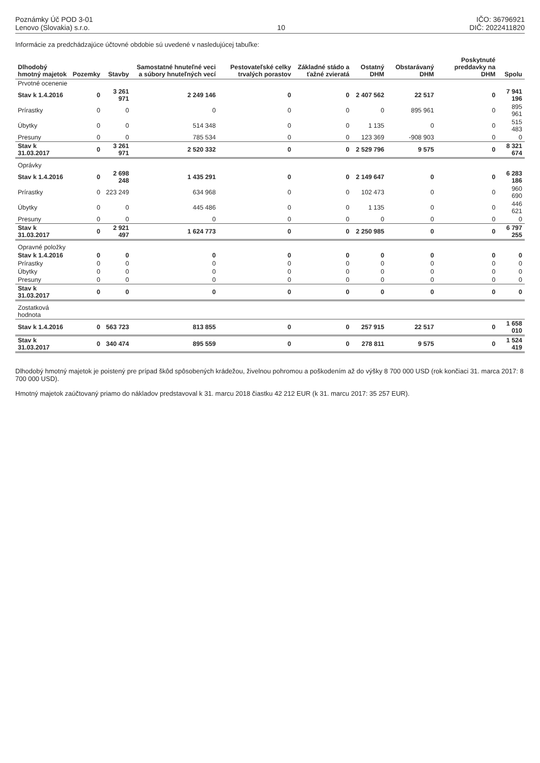Poznámky Úč POD 3-01
Lenovo (Slovakia) s.r.o.
10 IČO: 36796921
DIČ: 2022411820
Informácie za predchádzajúce účtovné obdobie sú uvedené v nasledujúcej tabuľke:
| Dlhodobý hmotný majetok | Pozemky | Stavby | Samostatné hnuteľné veci a súbory hnuteľných vecí | Pestovateľské celky trvalých porastov | Základné stádo a ťažné zvieratá | Ostatný DHM | Obstarávaný DHM | Poskytnuté preddavky na DHM | Spolu |
| --- | --- | --- | --- | --- | --- | --- | --- | --- | --- |
| Prvotné ocenenie | | | | | | | | | |
| Stav k 1.4.2016 | 0 | 3 261 971 | 2 249 146 | 0 | 0 | 2 407 562 | 22 517 | 0 | 7 941 196 |
| Prírastky | 0 | 0 | 0 | 0 | 0 | 0 | 895 961 | 0 | 895 961 |
| Úbytky | 0 | 0 | 514 348 | 0 | 0 | 1 135 | 0 | 0 | 515 483 |
| Presuny | 0 | 0 | 785 534 | 0 | 0 | 123 369 | -908 903 | 0 | 0 |
| Stav k 31.03.2017 | 0 | 3 261 971 | 2 520 332 | 0 | 0 | 2 529 796 | 9 575 | 0 | 8 321 674 |
| Oprávky | | | | | | | | | |
| Stav k 1.4.2016 | 0 | 2 698 248 | 1 435 291 | 0 | 0 | 2 149 647 | 0 | 0 | 6 283 186 |
| Prírastky | 0 | 223 249 | 634 968 | 0 | 0 | 102 473 | 0 | 0 | 960 690 |
| Úbytky | 0 | 0 | 445 486 | 0 | 0 | 1 135 | 0 | 0 | 446 621 |
| Presuny | 0 | 0 | 0 | 0 | 0 | 0 | 0 | 0 | 0 |
| Stav k 31.03.2017 | 0 | 2 921 497 | 1 624 773 | 0 | 0 | 2 250 985 | 0 | 0 | 6 797 255 |
| Opravné položky | | | | | | | | | |
| Stav k 1.4.2016 | 0 | 0 | 0 | 0 | 0 | 0 | 0 | 0 | 0 |
| Prírastky | 0 | 0 | 0 | 0 | 0 | 0 | 0 | 0 | 0 |
| Úbytky | 0 | 0 | 0 | 0 | 0 | 0 | 0 | 0 | 0 |
| Presuny | 0 | 0 | 0 | 0 | 0 | 0 | 0 | 0 | 0 |
| Stav k 31.03.2017 | 0 | 0 | 0 | 0 | 0 | 0 | 0 | 0 | 0 |
| Zostatková hodnota | | | | | | | | | |
| Stav k 1.4.2016 | 0 | 563 723 | 813 855 | 0 | 0 | 257 915 | 22 517 | 0 | 1 658 010 |
| Stav k 31.03.2017 | 0 | 340 474 | 895 559 | 0 | 0 | 278 811 | 9 575 | 0 | 1 524 419 |
Dlhodobý hmotný majetok je poistený pre prípad škôd spôsobených krádežou, živelnou pohromou a poškodením až do výšky 8 700 000 USD (rok končiaci 31. marca 2017: 8 700 000 USD).
Hmotný majetok zaúčtovaný priamo do nákladov predstavoval k 31. marcu 2018 čiastku 42 212 EUR (k 31. marcu 2017: 35 257 EUR).